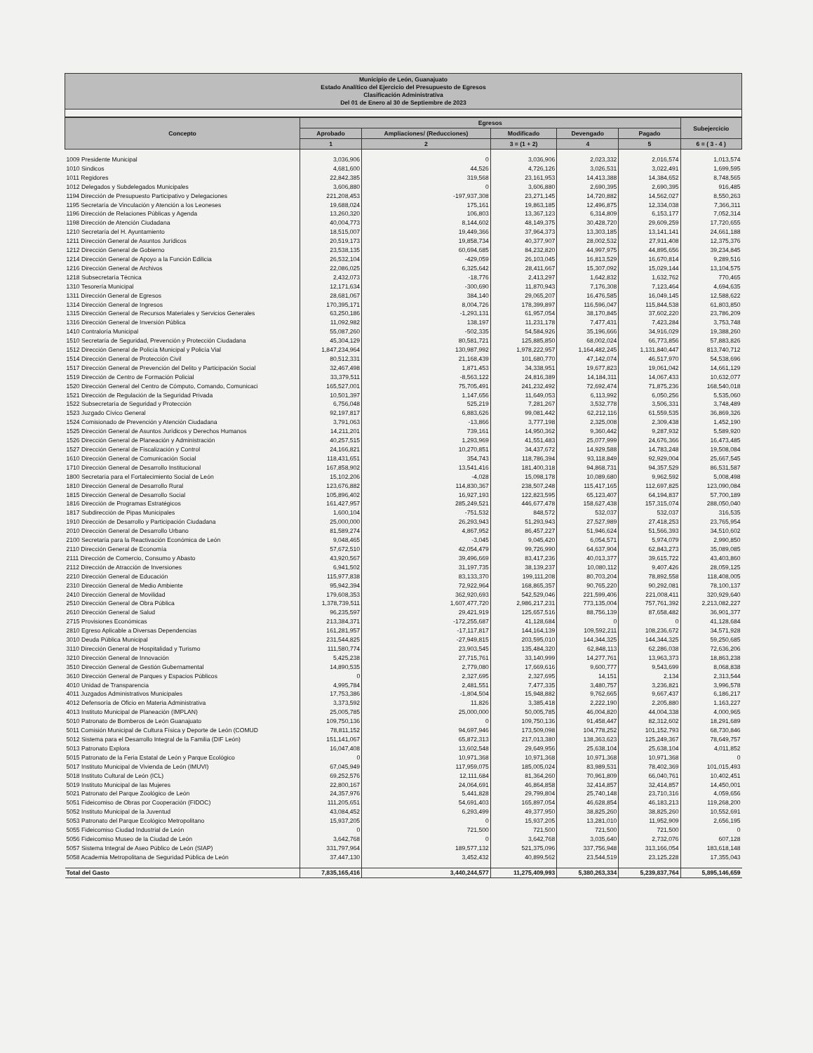Municipio de León, Guanajuato
Estado Analítico del Ejercicio del Presupuesto de Egresos
Clasificación Administrativa
Del 01 de Enero al 30 de Septiembre de 2023
| Concepto | Egresos | | | | | Subejercicio |
| --- | --- | --- | --- | --- | --- | --- |
| | Aprobado | Ampliaciones/ (Reducciones) | Modificado | Devengado | Pagado | |
| | 1 | 2 | 3 = (1 + 2) | 4 | 5 | 6 = ( 3 - 4 ) |
| 1009 Presidente Municipal | 3,036,906 | 0 | 3,036,906 | 2,023,332 | 2,016,574 | 1,013,574 |
| 1010 Sindicos | 4,681,600 | 44,526 | 4,726,126 | 3,026,531 | 3,022,491 | 1,699,595 |
| 1011 Regidores | 22,842,385 | 319,568 | 23,161,953 | 14,413,388 | 14,384,652 | 8,748,565 |
| 1012 Delegados y Subdelegados Municipales | 3,606,880 | 0 | 3,606,880 | 2,690,395 | 2,690,395 | 916,485 |
| 1194 Dirección de Presupuesto Participativo y Delegaciones | 221,208,453 | -197,937,308 | 23,271,145 | 14,720,882 | 14,562,027 | 8,550,263 |
| 1195 Secretaría de Vinculación y Atención a los Leoneses | 19,688,024 | 175,161 | 19,863,185 | 12,496,875 | 12,334,038 | 7,366,311 |
| 1196 Dirección de Relaciones Públicas y Agenda | 13,260,320 | 106,803 | 13,367,123 | 6,314,809 | 6,153,177 | 7,052,314 |
| 1198 Dirección de Atención Ciudadana | 40,004,773 | 8,144,602 | 48,149,375 | 30,428,720 | 29,609,259 | 17,720,655 |
| 1210 Secretaría del H. Ayuntamiento | 18,515,007 | 19,449,366 | 37,964,373 | 13,303,185 | 13,141,141 | 24,661,188 |
| 1211 Dirección General de Asuntos Jurídicos | 20,519,173 | 19,858,734 | 40,377,907 | 28,002,532 | 27,911,408 | 12,375,376 |
| 1212 Dirección General de Gobierno | 23,538,135 | 60,694,685 | 84,232,820 | 44,997,975 | 44,895,656 | 39,234,845 |
| 1214 Dirección General de Apoyo a la Función Edilicia | 26,532,104 | -429,059 | 26,103,045 | 16,813,529 | 16,670,814 | 9,289,516 |
| 1216 Dirección General de Archivos | 22,086,025 | 6,325,642 | 28,411,667 | 15,307,092 | 15,029,144 | 13,104,575 |
| 1218 Subsecretaría Técnica | 2,432,073 | -18,776 | 2,413,297 | 1,642,832 | 1,632,762 | 770,465 |
| 1310 Tesorería Municipal | 12,171,634 | -300,690 | 11,870,943 | 7,176,308 | 7,123,464 | 4,694,635 |
| 1311 Dirección General de Egresos | 28,681,067 | 384,140 | 29,065,207 | 16,476,585 | 16,049,145 | 12,588,622 |
| 1314 Dirección General de Ingresos | 170,395,171 | 8,004,726 | 178,399,897 | 116,596,047 | 115,844,538 | 61,803,850 |
| 1315 Dirección General de Recursos Materiales y Servicios Generales | 63,250,186 | -1,293,131 | 61,957,054 | 38,170,845 | 37,602,220 | 23,786,209 |
| 1316 Dirección General de Inversión Pública | 11,092,982 | 138,197 | 11,231,178 | 7,477,431 | 7,423,284 | 3,753,748 |
| 1410 Contraloría Municipal | 55,087,260 | -502,335 | 54,584,926 | 35,196,666 | 34,916,029 | 19,388,260 |
| 1510 Secretaría de Seguridad, Prevención y Protección Ciudadana | 45,304,129 | 80,581,721 | 125,885,850 | 68,002,024 | 66,773,856 | 57,883,826 |
| 1512 Dirección General de Policía Municipal y Policía Vial | 1,847,234,964 | 130,987,992 | 1,978,222,957 | 1,164,482,245 | 1,131,840,447 | 813,740,712 |
| 1514 Dirección General de Protección Civil | 80,512,331 | 21,168,439 | 101,680,770 | 47,142,074 | 46,517,970 | 54,538,696 |
| 1517 Dirección General de Prevención del Delito y Participación Social | 32,467,498 | 1,871,453 | 34,338,951 | 19,677,823 | 19,061,042 | 14,661,129 |
| 1519 Dirección de Centro de Formación Policial | 33,379,511 | -8,563,122 | 24,816,389 | 14,184,311 | 14,067,433 | 10,632,077 |
| 1520 Dirección General del Centro de Cómputo, Comando, Comunicaci | 165,527,001 | 75,705,491 | 241,232,492 | 72,692,474 | 71,875,236 | 168,540,018 |
| 1521 Dirección de Regulación de la Seguridad Privada | 10,501,397 | 1,147,656 | 11,649,053 | 6,113,992 | 6,050,256 | 5,535,060 |
| 1522 Subsecretaría de Seguridad y Protección | 6,756,048 | 525,219 | 7,281,267 | 3,532,778 | 3,506,331 | 3,748,489 |
| 1523 Juzgado Cívico General | 92,197,817 | 6,883,626 | 99,081,442 | 62,212,116 | 61,559,535 | 36,869,326 |
| 1524 Comisionado de Prevención y Atención Ciudadana | 3,791,063 | -13,866 | 3,777,198 | 2,325,008 | 2,309,438 | 1,452,190 |
| 1525 Dirección General de Asuntos Jurídicos y Derechos Humanos | 14,211,201 | 739,161 | 14,950,362 | 9,360,442 | 9,287,932 | 5,589,920 |
| 1526 Dirección General de Planeación y Administración | 40,257,515 | 1,293,969 | 41,551,483 | 25,077,999 | 24,676,366 | 16,473,485 |
| 1527 Dirección General de Fiscalización y Control | 24,166,821 | 10,270,851 | 34,437,672 | 14,929,588 | 14,783,248 | 19,508,084 |
| 1610 Dirección General de Comunicación Social | 118,431,651 | 354,743 | 118,786,394 | 93,118,849 | 92,929,004 | 25,667,545 |
| 1710 Dirección General de Desarrollo Institucional | 167,858,902 | 13,541,416 | 181,400,318 | 94,868,731 | 94,357,529 | 86,531,587 |
| 1800 Secretaría para el Fortalecimiento Social de León | 15,102,206 | -4,028 | 15,098,178 | 10,089,680 | 9,962,592 | 5,008,498 |
| 1810 Dirección General de Desarrollo Rural | 123,676,882 | 114,830,367 | 238,507,248 | 115,417,165 | 112,697,825 | 123,090,084 |
| 1815 Dirección General de Desarrollo Social | 105,896,402 | 16,927,193 | 122,823,595 | 65,123,407 | 64,194,837 | 57,700,189 |
| 1816 Dirección de Programas Estratégicos | 161,427,957 | 285,249,521 | 446,677,478 | 158,627,438 | 157,315,074 | 288,050,040 |
| 1817 Subdirección de Pipas Municipales | 1,600,104 | -751,532 | 848,572 | 532,037 | 532,037 | 316,535 |
| 1910 Dirección de Desarrollo y Participación Ciudadana | 25,000,000 | 26,293,943 | 51,293,943 | 27,527,989 | 27,418,253 | 23,765,954 |
| 2010 Dirección General de Desarrollo Urbano | 81,589,274 | 4,867,952 | 86,457,227 | 51,946,624 | 51,566,393 | 34,510,602 |
| 2100 Secretaría para la Reactivación Económica de León | 9,048,465 | -3,045 | 9,045,420 | 6,054,571 | 5,974,079 | 2,990,850 |
| 2110 Dirección General de Economía | 57,672,510 | 42,054,479 | 99,726,990 | 64,637,904 | 62,843,273 | 35,089,085 |
| 2111 Dirección de Comercio, Consumo y Abasto | 43,920,567 | 39,496,669 | 83,417,236 | 40,013,377 | 39,615,722 | 43,403,860 |
| 2112 Dirección de Atracción de Inversiones | 6,941,502 | 31,197,735 | 38,139,237 | 10,080,112 | 9,407,426 | 28,059,125 |
| 2210 Dirección General de Educación | 115,977,838 | 83,133,370 | 199,111,208 | 80,703,204 | 78,892,558 | 118,408,005 |
| 2310 Dirección General de Medio Ambiente | 95,942,394 | 72,922,964 | 168,865,357 | 90,765,220 | 90,292,081 | 78,100,137 |
| 2410 Dirección General de Movilidad | 179,608,353 | 362,920,693 | 542,529,046 | 221,599,406 | 221,008,411 | 320,929,640 |
| 2510 Dirección General de Obra Pública | 1,378,739,511 | 1,607,477,720 | 2,986,217,231 | 773,135,004 | 757,761,392 | 2,213,082,227 |
| 2610 Dirección General de Salud | 96,235,597 | 29,421,919 | 125,657,516 | 88,756,139 | 87,658,482 | 36,901,377 |
| 2715 Provisiones Económicas | 213,384,371 | -172,255,687 | 41,128,684 | 0 | 0 | 41,128,684 |
| 2810 Egreso Aplicable a Diversas Dependencias | 161,281,957 | -17,117,817 | 144,164,139 | 109,592,211 | 108,236,672 | 34,571,928 |
| 3010 Deuda Pública Municipal | 231,544,825 | -27,949,815 | 203,595,010 | 144,344,325 | 144,344,325 | 59,250,685 |
| 3110 Dirección General de Hospitalidad y Turismo | 111,580,774 | 23,903,545 | 135,484,320 | 62,848,113 | 62,286,038 | 72,636,206 |
| 3210 Dirección General de Innovación | 5,425,238 | 27,715,761 | 33,140,999 | 14,277,761 | 13,963,373 | 18,863,238 |
| 3510 Dirección General de Gestión Gubernamental | 14,890,535 | 2,779,080 | 17,669,616 | 9,600,777 | 9,543,699 | 8,068,838 |
| 3610 Dirección General de Parques y Espacios Públicos | 0 | 2,327,695 | 2,327,695 | 14,151 | 2,134 | 2,313,544 |
| 4010 Unidad de Transparencia | 4,995,784 | 2,481,551 | 7,477,335 | 3,480,757 | 3,236,821 | 3,996,578 |
| 4011 Juzgados Administrativos Municipales | 17,753,386 | -1,804,504 | 15,948,882 | 9,762,665 | 9,667,437 | 6,186,217 |
| 4012 Defensoría de Oficio en Materia Administrativa | 3,373,592 | 11,826 | 3,385,418 | 2,222,190 | 2,205,880 | 1,163,227 |
| 4013 Instituto Municipal de Planeación (IMPLAN) | 25,005,785 | 25,000,000 | 50,005,785 | 46,004,820 | 44,004,338 | 4,000,965 |
| 5010 Patronato de Bomberos de León Guanajuato | 109,750,136 | 0 | 109,750,136 | 91,458,447 | 82,312,602 | 18,291,689 |
| 5011 Comisión Municipal de Cultura Física y Deporte de León (COMUD | 78,811,152 | 94,697,946 | 173,509,098 | 104,778,252 | 101,152,793 | 68,730,846 |
| 5012 Sistema para el Desarrollo Integral de la Familia (DIF León) | 151,141,067 | 65,872,313 | 217,013,380 | 138,363,623 | 125,249,367 | 78,649,757 |
| 5013 Patronato Explora | 16,047,408 | 13,602,548 | 29,649,956 | 25,638,104 | 25,638,104 | 4,011,852 |
| 5015 Patronato de la Feria Estatal de León y Parque Ecológico | 0 | 10,971,368 | 10,971,368 | 10,971,368 | 10,971,368 | 0 |
| 5017 Instituto Municipal de Vivienda de León (IMUVI) | 67,045,949 | 117,959,075 | 185,005,024 | 83,989,531 | 78,402,369 | 101,015,493 |
| 5018 Instituto Cultural de León (ICL) | 69,252,576 | 12,111,684 | 81,364,260 | 70,961,809 | 66,040,761 | 10,402,451 |
| 5019 Instituto Municipal de las Mujeres | 22,800,167 | 24,064,691 | 46,864,858 | 32,414,857 | 32,414,857 | 14,450,001 |
| 5021 Patronato del Parque Zoológico de León | 24,357,976 | 5,441,828 | 29,799,804 | 25,740,148 | 23,710,316 | 4,059,656 |
| 5051 Fideicomiso de Obras por Cooperación (FIDOC) | 111,205,651 | 54,691,403 | 165,897,054 | 46,628,854 | 46,183,213 | 119,268,200 |
| 5052 Instituto Municipal de la Juventud | 43,084,452 | 6,293,499 | 49,377,950 | 38,825,260 | 38,825,260 | 10,552,691 |
| 5053 Patronato del Parque Ecológico Metropolitano | 15,937,205 | 0 | 15,937,205 | 13,281,010 | 11,952,909 | 2,656,195 |
| 5055 Fideicomiso Ciudad Industrial de León | 0 | 721,500 | 721,500 | 721,500 | 721,500 | 0 |
| 5056 Fideicomiso Museo de la Ciudad de León | 3,642,768 | 0 | 3,642,768 | 3,035,640 | 2,732,076 | 607,128 |
| 5057 Sistema Integral de Aseo Público de León (SIAP) | 331,797,964 | 189,577,132 | 521,375,096 | 337,756,948 | 313,166,054 | 183,618,148 |
| 5058 Academia Metropolitana de Seguridad Pública de León | 37,447,130 | 3,452,432 | 40,899,562 | 23,544,519 | 23,125,228 | 17,355,043 |
| Total del Gasto | 7,835,165,416 | 3,440,244,577 | 11,275,409,993 | 5,380,263,334 | 5,239,837,764 | 5,895,146,659 |